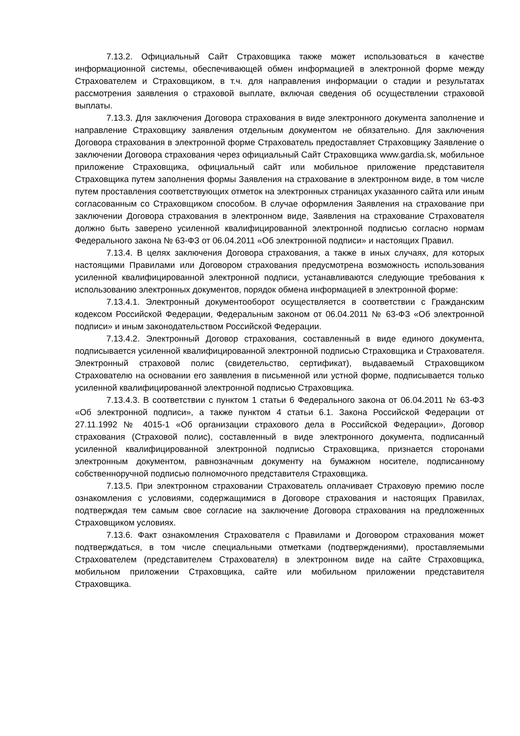7.13.2. Официальный Сайт Страховщика также может использоваться в качестве информационной системы, обеспечивающей обмен информацией в электронной форме между Страхователем и Страховщиком, в т.ч. для направления информации о стадии и результатах рассмотрения заявления о страховой выплате, включая сведения об осуществлении страховой выплаты.
7.13.3. Для заключения Договора страхования в виде электронного документа заполнение и направление Страховщику заявления отдельным документом не обязательно. Для заключения Договора страхования в электронной форме Страхователь предоставляет Страховщику Заявление о заключении Договора страхования через официальный Сайт Страховщика www.gardia.sk, мобильное приложение Страховщика, официальный сайт или мобильное приложение представителя Страховщика путем заполнения формы Заявления на страхование в электронном виде, в том числе путем проставления соответствующих отметок на электронных страницах указанного сайта или иным согласованным со Страховщиком способом. В случае оформления Заявления на страхование при заключении Договора страхования в электронном виде, Заявления на страхование Страхователя должно быть заверено усиленной квалифицированной электронной подписью согласно нормам Федерального закона № 63-ФЗ от 06.04.2011 «Об электронной подписи» и настоящих Правил.
7.13.4. В целях заключения Договора страхования, а также в иных случаях, для которых настоящими Правилами или Договором страхования предусмотрена возможность использования усиленной квалифицированной электронной подписи, устанавливаются следующие требования к использованию электронных документов, порядок обмена информацией в электронной форме:
7.13.4.1. Электронный документооборот осуществляется в соответствии с Гражданским кодексом Российской Федерации, Федеральным законом от 06.04.2011 № 63-ФЗ «Об электронной подписи» и иным законодательством Российской Федерации.
7.13.4.2. Электронный Договор страхования, составленный в виде единого документа, подписывается усиленной квалифицированной электронной подписью Страховщика и Страхователя. Электронный страховой полис (свидетельство, сертификат), выдаваемый Страховщиком Страхователю на основании его заявления в письменной или устной форме, подписывается только усиленной квалифицированной электронной подписью Страховщика.
7.13.4.3. В соответствии с пунктом 1 статьи 6 Федерального закона от 06.04.2011 № 63-ФЗ «Об электронной подписи», а также пунктом 4 статьи 6.1. Закона Российской Федерации от 27.11.1992 № 4015-1 «Об организации страхового дела в Российской Федерации», Договор страхования (Страховой полис), составленный в виде электронного документа, подписанный усиленной квалифицированной электронной подписью Страховщика, признается сторонами электронным документом, равнозначным документу на бумажном носителе, подписанному собственноручной подписью полномочного представителя Страховщика.
7.13.5. При электронном страховании Страхователь оплачивает Страховую премию после ознакомления с условиями, содержащимися в Договоре страхования и настоящих Правилах, подтверждая тем самым свое согласие на заключение Договора страхования на предложенных Страховщиком условиях.
7.13.6. Факт ознакомления Страхователя с Правилами и Договором страхования может подтверждаться, в том числе специальными отметками (подтверждениями), проставляемыми Страхователем (представителем Страхователя) в электронном виде на сайте Страховщика, мобильном приложении Страховщика, сайте или мобильном приложении представителя Страховщика.